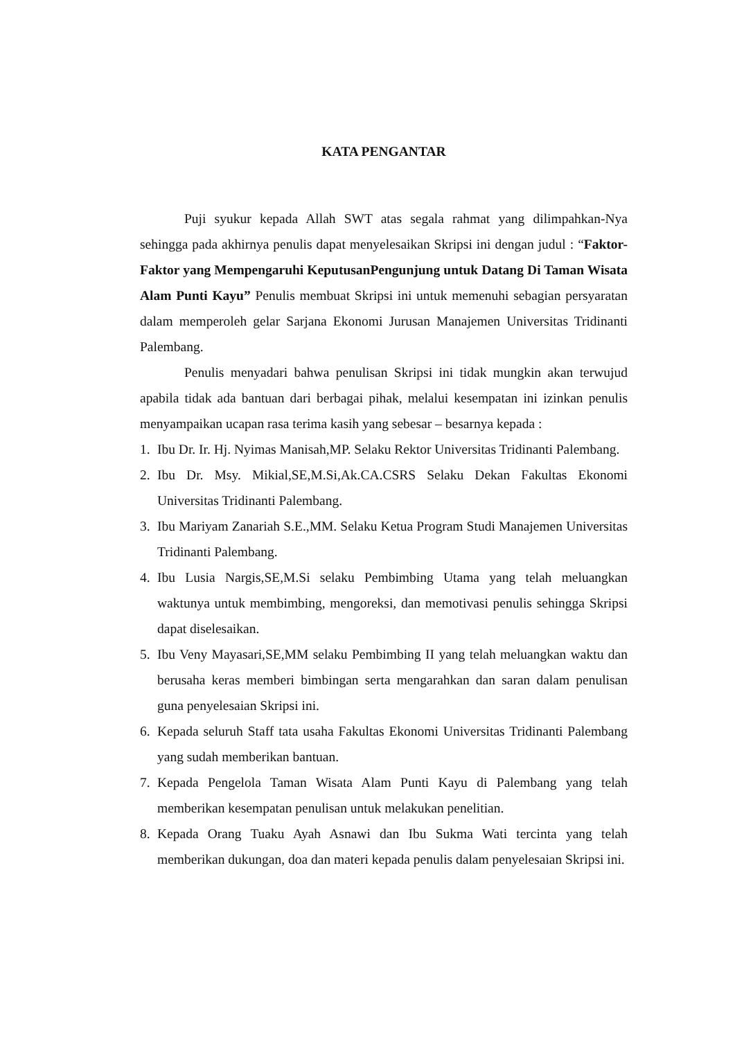KATA PENGANTAR
Puji syukur kepada Allah SWT atas segala rahmat yang dilimpahkan-Nya sehingga pada akhirnya penulis dapat menyelesaikan Skripsi ini dengan judul : “Faktor-Faktor yang Mempengaruhi KeputusanPengunjung untuk Datang Di Taman Wisata Alam Punti Kayu” Penulis membuat Skripsi ini untuk memenuhi sebagian persyaratan dalam memperoleh gelar Sarjana Ekonomi Jurusan Manajemen Universitas Tridinanti Palembang.
Penulis menyadari bahwa penulisan Skripsi ini tidak mungkin akan terwujud apabila tidak ada bantuan dari berbagai pihak, melalui kesempatan ini izinkan penulis menyampaikan ucapan rasa terima kasih yang sebesar – besarnya kepada :
1. Ibu Dr. Ir. Hj. Nyimas Manisah,MP. Selaku Rektor Universitas Tridinanti Palembang.
2. Ibu Dr. Msy. Mikial,SE,M.Si,Ak.CA.CSRS Selaku Dekan Fakultas Ekonomi Universitas Tridinanti Palembang.
3. Ibu Mariyam Zanariah S.E.,MM. Selaku Ketua Program Studi Manajemen Universitas Tridinanti Palembang.
4. Ibu Lusia Nargis,SE,M.Si selaku Pembimbing Utama yang telah meluangkan waktunya untuk membimbing, mengoreksi, dan memotivasi penulis sehingga Skripsi dapat diselesaikan.
5. Ibu Veny Mayasari,SE,MM selaku Pembimbing II yang telah meluangkan waktu dan berusaha keras memberi bimbingan serta mengarahkan dan saran dalam penulisan guna penyelesaian Skripsi ini.
6. Kepada seluruh Staff tata usaha Fakultas Ekonomi Universitas Tridinanti Palembang yang sudah memberikan bantuan.
7. Kepada Pengelola Taman Wisata Alam Punti Kayu di Palembang yang telah memberikan kesempatan penulisan untuk melakukan penelitian.
8. Kepada Orang Tuaku Ayah Asnawi dan Ibu Sukma Wati tercinta yang telah memberikan dukungan, doa dan materi kepada penulis dalam penyelesaian Skripsi ini.